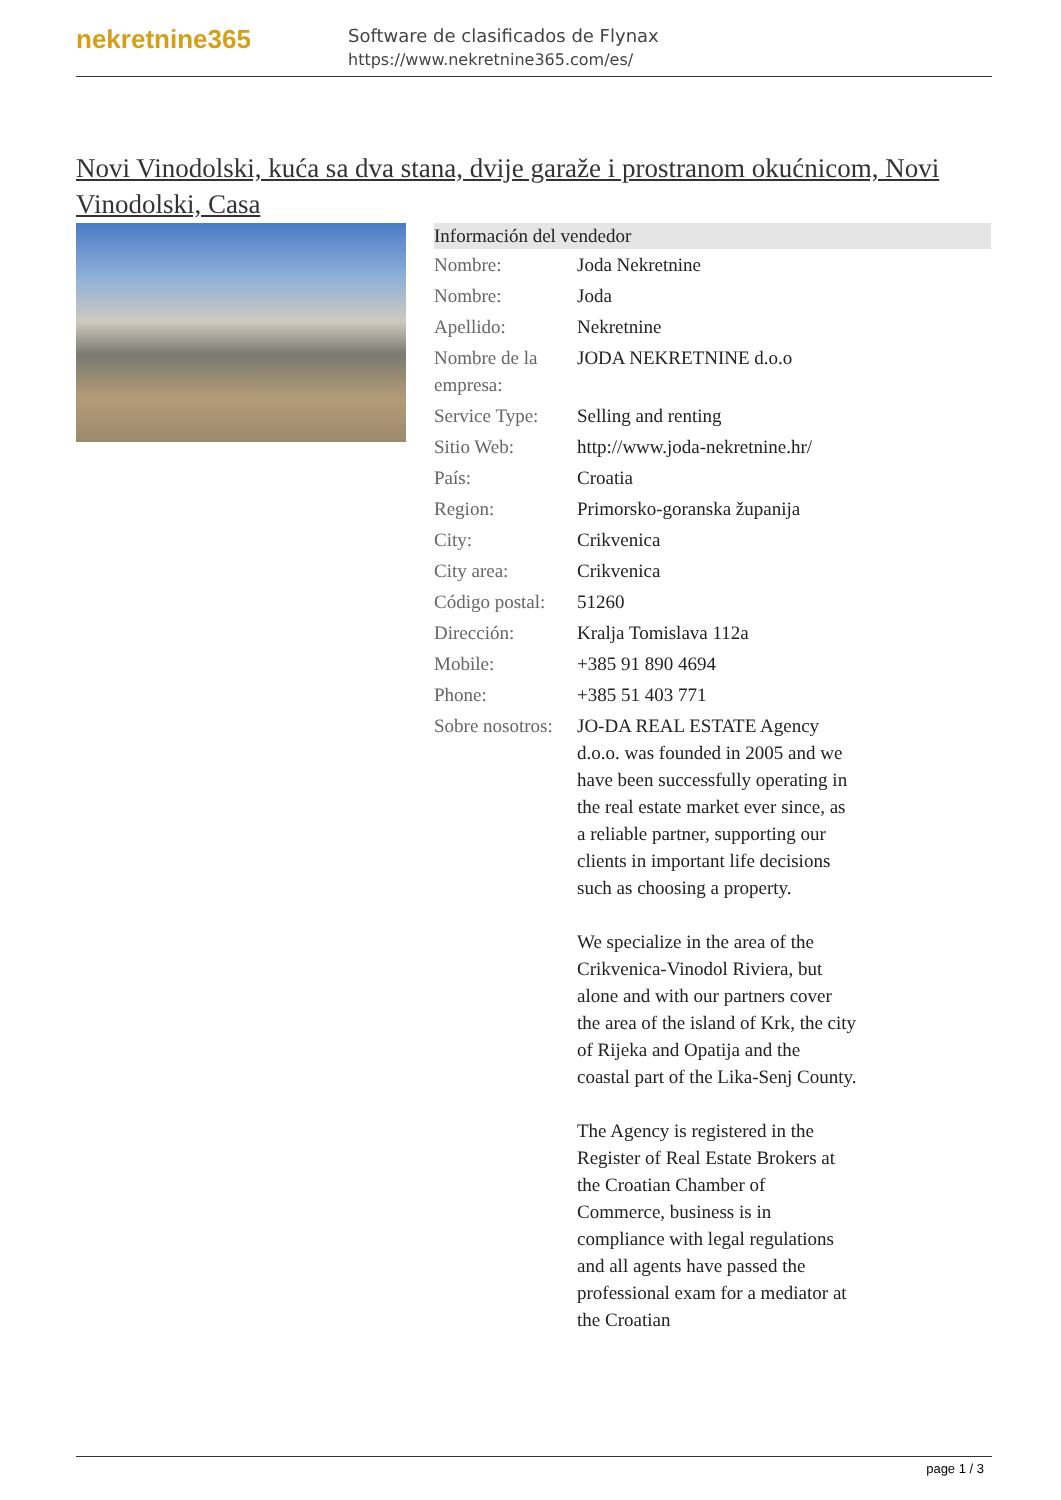nekretnine365
Software de clasificados de Flynax
https://www.nekretnine365.com/es/
Novi Vinodolski, kuća sa dva stana, dvije garaže i prostranom okućnicom, Novi Vinodolski, Casa
| Información del vendedor | | |
| --- | --- | --- |
| Nombre: | Joda Nekretnine | |
| Nombre: | Joda | |
| Apellido: | Nekretnine | |
| Nombre de la empresa: | JODA NEKRETNINE d.o.o | |
| Service Type: | Selling and renting | |
| Sitio Web: | http://www.joda-nekretnine.hr/ | |
| País: | Croatia | |
| Region: | Primorsko-goranska županija | |
| City: | Crikvenica | |
| City area: | Crikvenica | |
| Código postal: | 51260 | |
| Dirección: | Kralja Tomislava 112a | |
| Mobile: | +385 91 890 4694 | |
| Phone: | +385 51 403 771 | |
| Sobre nosotros: | JO-DA REAL ESTATE Agency d.o.o. was founded in 2005 and we have been successfully operating in the real estate market ever since, as a reliable partner, supporting our clients in important life decisions such as choosing a property. We specialize in the area of the Crikvenica-Vinodol Riviera, but alone and with our partners cover the area of the island of Krk, the city of Rijeka and Opatija and the coastal part of the Lika-Senj County. The Agency is registered in the Register of Real Estate Brokers at the Croatian Chamber of Commerce, business is in compliance with legal regulations and all agents have passed the professional exam for a mediator at the Croatian | |
page 1 / 3